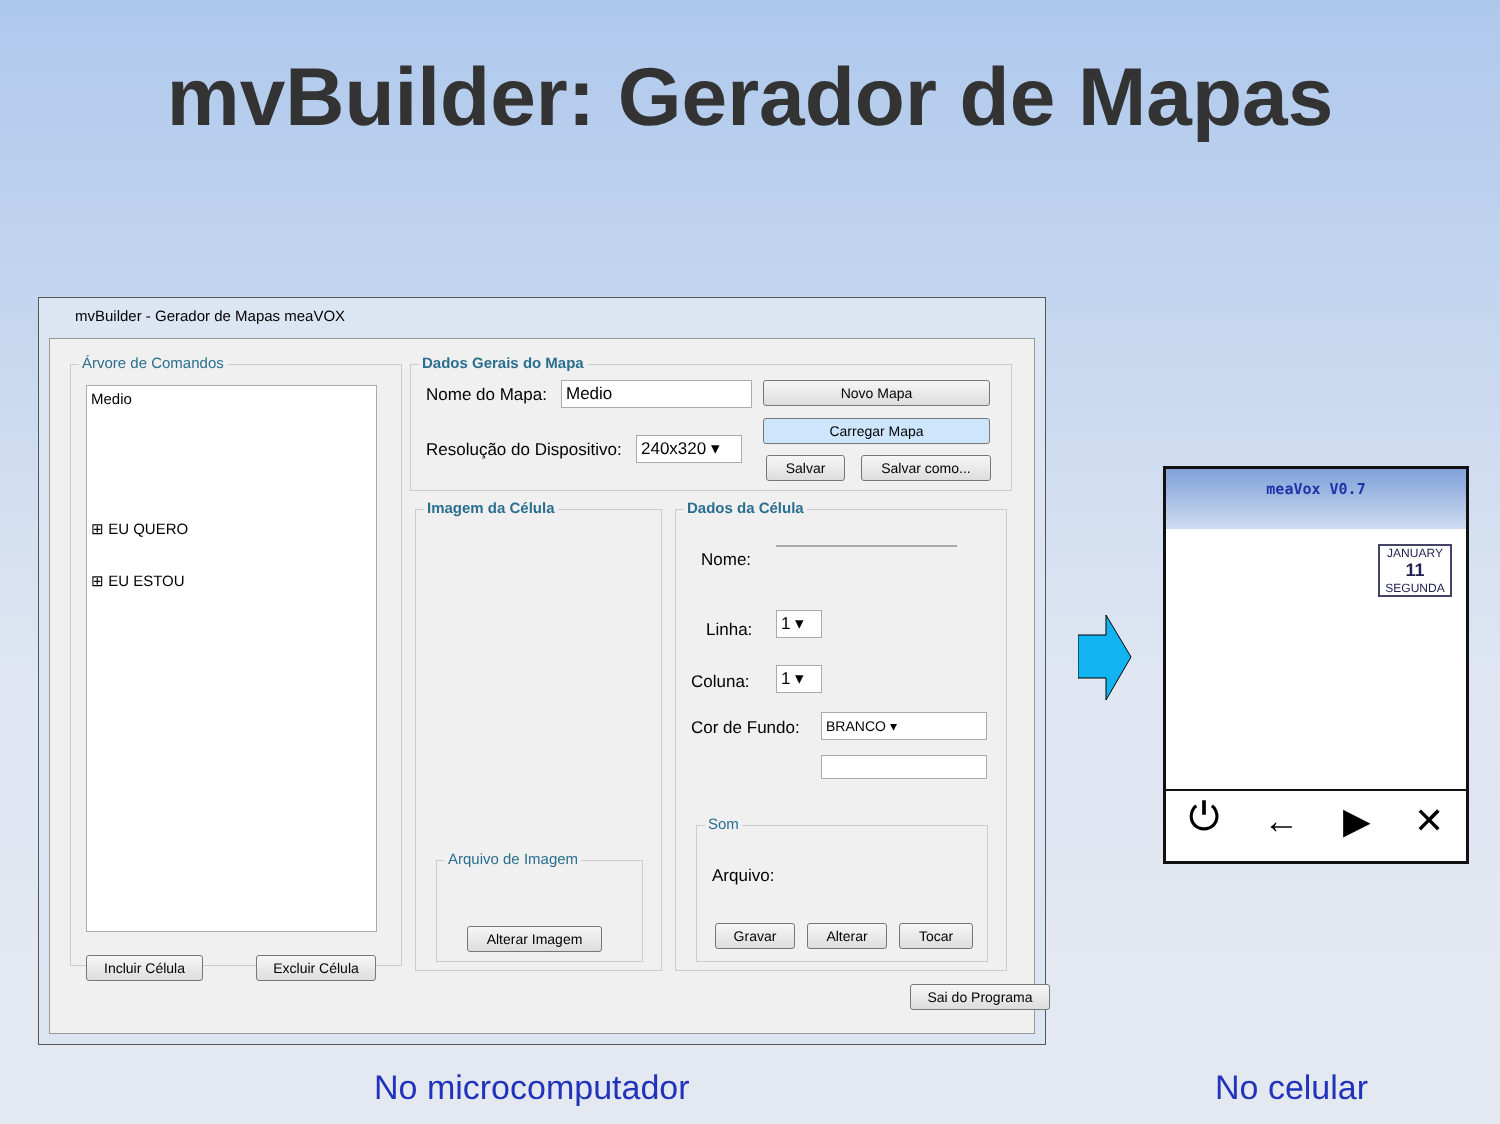mvBuilder: Gerador de Mapas
mvBuilder - Gerador de Mapas meaVOX
Árvore de Comandos
Medio
⊞ EU QUERO
⊞ EU ESTOU
Incluir Célula
Excluir Célula
Dados Gerais do Mapa
Nome do Mapa: Medio Novo Mapa
Resolução do Dispositivo: 240x320 ▾
Carregar Mapa
Salvar Salvar como...
Imagem da Célula
Arquivo de Imagem
Alterar Imagem
Dados da Célula
Nome:
Linha: 1 ▾
Coluna: 1 ▾
Cor de Fundo: BRANCO ▾
Som
Arquivo:
Gravar Alterar Tocar
Sai do Programa
meaVox V0.7
JANUARY
11
SEGUNDA
⏻ ← ▶ ✕
No microcomputador No celular